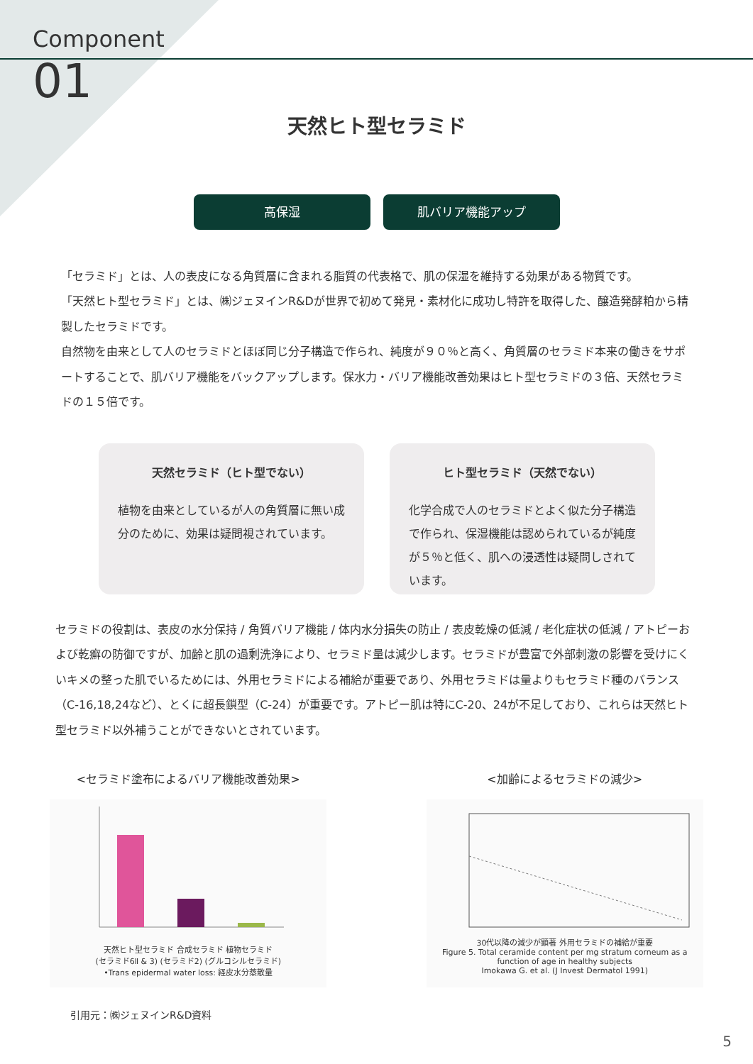Component
01
天然ヒト型セラミド
高保湿 肌バリア機能アップ
「セラミド」とは、人の表皮になる角質層に含まれる脂質の代表格で、肌の保湿を維持する効果がある物質です。
「天然ヒト型セラミド」とは、㈱ジェヌインR&Dが世界で初めて発見・素材化に成功し特許を取得した、醸造発酵粕から精製したセラミドです。
自然物を由来として人のセラミドとほぼ同じ分子構造で作られ、純度が９０％と高く、角質層のセラミド本来の働きをサポートすることで、肌バリア機能をバックアップします。保水力・バリア機能改善効果はヒト型セラミドの３倍、天然セラミドの１５倍です。
天然セラミド（ヒト型でない）
植物を由来としているが人の角質層に無い成分のために、効果は疑問視されています。
ヒト型セラミド（天然でない）
化学合成で人のセラミドとよく似た分子構造で作られ、保湿機能は認められているが純度が５％と低く、肌への浸透性は疑問しされています。
セラミドの役割は、表皮の水分保持 / 角質バリア機能 / 体内水分損失の防止 / 表皮乾燥の低減 / 老化症状の低減 / アトピーおよび乾癬の防御ですが、加齢と肌の過剰洗浄により、セラミド量は減少します。セラミドが豊富で外部刺激の影響を受けにくいキメの整った肌でいるためには、外用セラミドによる補給が重要であり、外用セラミドは量よりもセラミド種のバランス（C-16,18,24など）、とくに超長鎖型（C-24）が重要です。アトピー肌は特にC-20、24が不足しており、これらは天然ヒト型セラミド以外補うことができないとされています。
<セラミド塗布によるバリア機能改善効果>
天然ヒト型セラミド 合成セラミド 植物セラミド
(セラミド6Ⅱ & 3) (セラミド2) (グルコシルセラミド)
•Trans epidermal water loss: 経皮水分蒸散量
<加齢によるセラミドの減少>
30代以降の減少が顕著 外用セラミドの補給が重要
Figure 5. Total ceramide content per mg stratum corneum as a function of age in healthy subjects
Imokawa G. et al. (J Invest Dermatol 1991)
引用元：㈱ジェヌインR&D資料
5